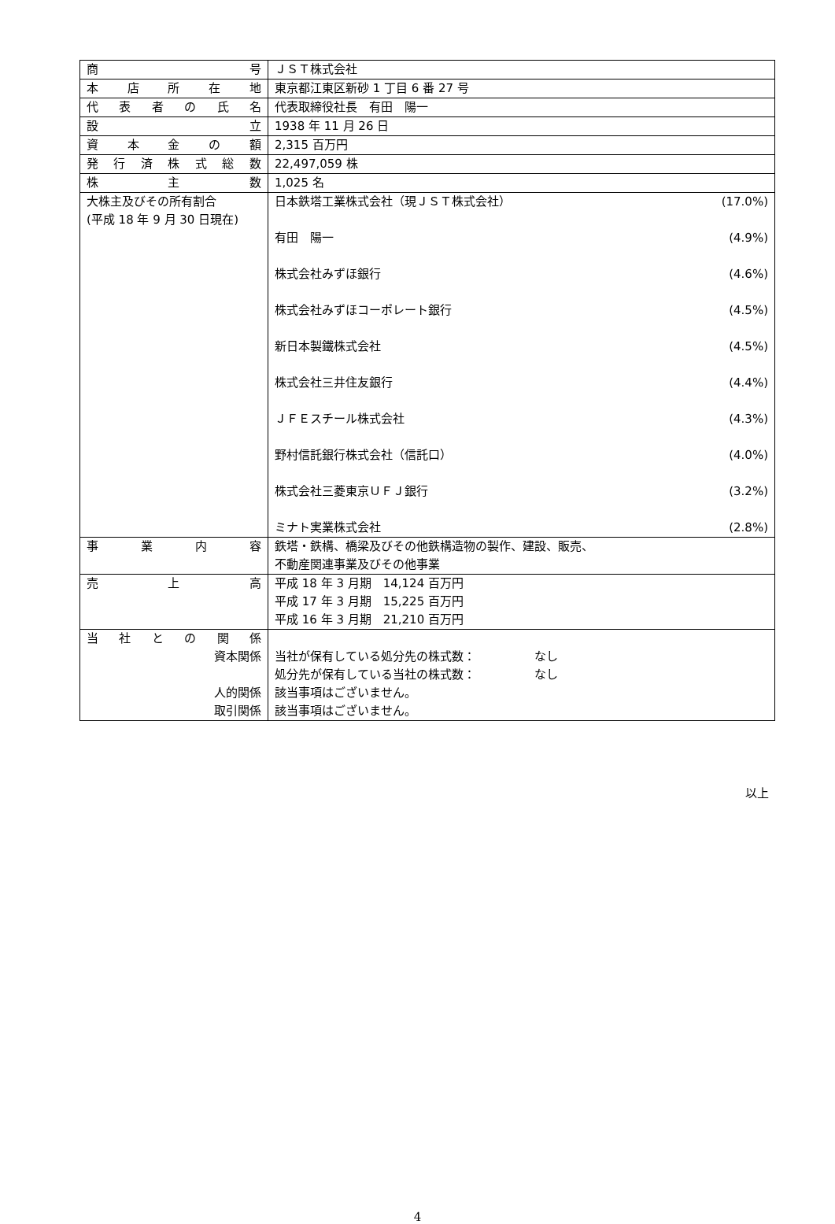| 商 号 | ＪＳＴ株式会社 |
| 本 店 所 在 地 | 東京都江東区新砂 1 丁目 6 番 27 号 |
| 代 表 者 の 氏 名 | 代表取締役社長 有田 陽一 |
| 設 立 | 1938 年 11 月 26 日 |
| 資 本 金 の 額 | 2,315 百万円 |
| 発 行 済 株 式 総 数 | 22,497,059 株 |
| 株 主 数 | 1,025 名 |
| 大株主及びその所有割合 (平成 18 年 9 月 30 日現在) | 日本鉄塔工業株式会社（現ＪＳＴ株式会社） (17.0%) 有田 陽一 (4.9%) 株式会社みずほ銀行 (4.6%) 株式会社みずほコーポレート銀行 (4.5%) 新日本製鐵株式会社 (4.5%) 株式会社三井住友銀行 (4.4%) ＪＦＥスチール株式会社 (4.3%) 野村信託銀行株式会社（信託口） (4.0%) 株式会社三菱東京ＵＦＪ銀行 (3.2%) ミナト実業株式会社 (2.8%) |
| 事 業 内 容 | 鉄塔・鉄構、橋梁及びその他鉄構造物の製作、建設、販売、 不動産関連事業及びその他事業 |
| 売 上 高 | 平成 18 年 3 月期 14,124 百万円 平成 17 年 3 月期 15,225 百万円 平成 16 年 3 月期 21,210 百万円 |
| 当 社 と の 関 係 資本関係 人的関係 取引関係 | 当社が保有している処分先の株式数： なし 処分先が保有している当社の株式数： なし 該当事項はございません。 該当事項はございません。 |
以上
4